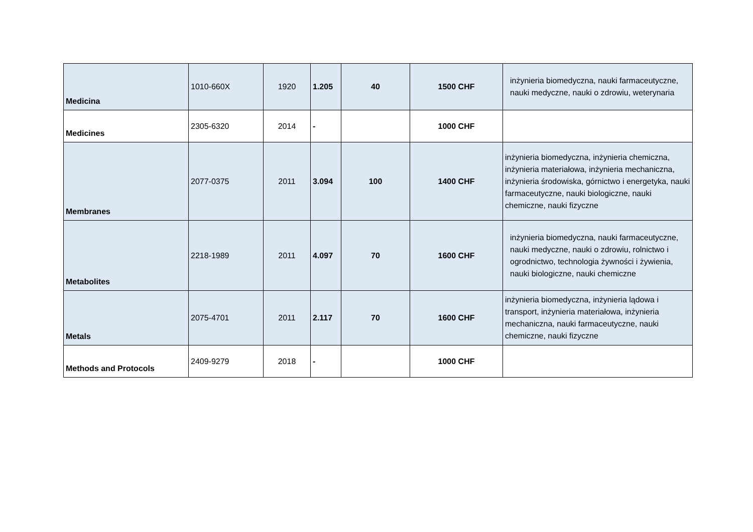| Medicina | 1010-660X | 1920 | 1.205 | 40 | 1500 CHF | inżynieria biomedyczna, nauki farmaceutyczne, nauki medyczne, nauki o zdrowiu, weterynaria |
| Medicines | 2305-6320 | 2014 | - | | 1000 CHF | |
| Membranes | 2077-0375 | 2011 | 3.094 | 100 | 1400 CHF | inżynieria biomedyczna, inżynieria chemiczna, inżynieria materiałowa, inżynieria mechaniczna, inżynieria środowiska, górnictwo i energetyka, nauki farmaceutyczne, nauki biologiczne, nauki chemiczne, nauki fizyczne |
| Metabolites | 2218-1989 | 2011 | 4.097 | 70 | 1600 CHF | inżynieria biomedyczna, nauki farmaceutyczne, nauki medyczne, nauki o zdrowiu, rolnictwo i ogrodnictwo, technologia żywności i żywienia, nauki biologiczne, nauki chemiczne |
| Metals | 2075-4701 | 2011 | 2.117 | 70 | 1600 CHF | inżynieria biomedyczna, inżynieria lądowa i transport, inżynieria materiałowa, inżynieria mechaniczna, nauki farmaceutyczne, nauki chemiczne, nauki fizyczne |
| Methods and Protocols | 2409-9279 | 2018 | - | | 1000 CHF | |